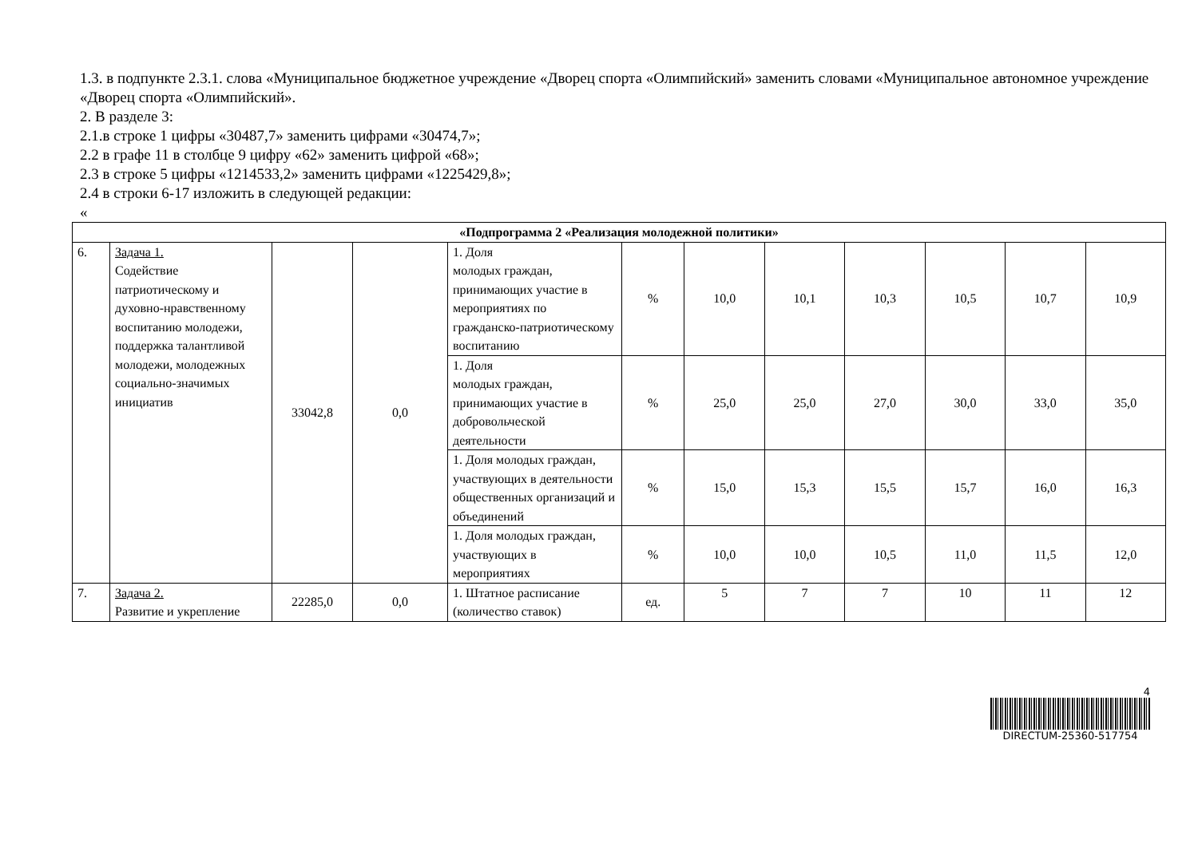1.3. в подпункте 2.3.1. слова «Муниципальное бюджетное учреждение «Дворец спорта «Олимпийский» заменить словами «Муниципальное автономное учреждение «Дворец спорта «Олимпийский».
2. В разделе 3:
2.1.в строке 1 цифры «30487,7» заменить цифрами «30474,7»;
2.2 в графе 11 в столбце 9 цифру «62» заменить цифрой «68»;
2.3 в строке 5 цифры «1214533,2» заменить цифрами «1225429,8»;
2.4 в строки 6-17 изложить в следующей редакции:
«
| «Подпрограмма 2 «Реализация молодежной политики» | | | | | | | | | | | |
| 6. | Задача 1. Содействие патриотическому и духовно-нравственному воспитанию молодежи, поддержка талантливой молодежи, молодежных социально-значимых инициатив | 33042,8 | 0,0 | 1. Доля молодых граждан, принимающих участие в мероприятиях по гражданско-патриотическому воспитанию | % | 10,0 | 10,1 | 10,3 | 10,5 | 10,7 | 10,9 |
| | | | | 1. Доля молодых граждан, принимающих участие в добровольческой деятельности | % | 25,0 | 25,0 | 27,0 | 30,0 | 33,0 | 35,0 |
| | | | | 1. Доля молодых граждан, участвующих в деятельности общественных организаций и объединений | % | 15,0 | 15,3 | 15,5 | 15,7 | 16,0 | 16,3 |
| | | | | 1. Доля молодых граждан, участвующих в мероприятиях | % | 10,0 | 10,0 | 10,5 | 11,0 | 11,5 | 12,0 |
| 7. | Задача 2. Развитие и укрепление | 22285,0 | 0,0 | 1. Штатное расписание (количество ставок) | ед. | 5 | 7 | 7 | 10 | 11 | 12 |
4
DIRECTUM-25360-517754